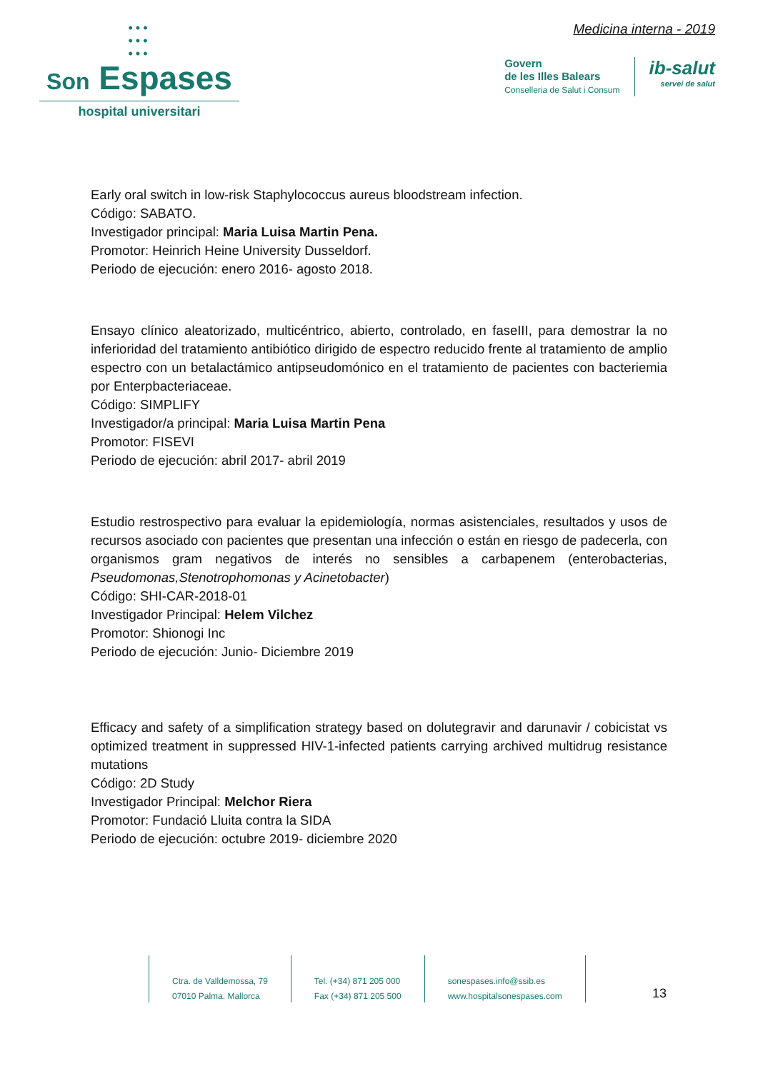•••
•••
•••
Son Espases
hospital universitari
Medicina interna - 2019
Govern
de les Illes Balears
Conselleria de Salut i Consum
ib-salut
servei de salut
Early oral switch in low-risk Staphylococcus aureus bloodstream infection.
Código: SABATO.
Investigador principal: Maria Luisa Martin Pena.
Promotor: Heinrich Heine University Dusseldorf.
Periodo de ejecución: enero 2016- agosto 2018.
Ensayo clínico aleatorizado, multicéntrico, abierto, controlado, en faseIII, para demostrar la no inferioridad del tratamiento antibiótico dirigido de espectro reducido frente al tratamiento de amplio espectro con un betalactámico antipseudomónico en el tratamiento de pacientes con bacteriemia por Enterpbacteriaceae.
Código: SIMPLIFY
Investigador/a principal: Maria Luisa Martin Pena
Promotor: FISEVI
Periodo de ejecución: abril 2017- abril 2019
Estudio restrospectivo para evaluar la epidemiología, normas asistenciales, resultados y usos de recursos asociado con pacientes que presentan una infección o están en riesgo de padecerla, con organismos gram negativos de interés no sensibles a carbapenem (enterobacterias, Pseudomonas,Stenotrophomonas y Acinetobacter)
Código: SHI-CAR-2018-01
Investigador Principal: Helem Vilchez
Promotor: Shionogi Inc
Periodo de ejecución: Junio- Diciembre 2019
Efficacy and safety of a simplification strategy based on dolutegravir and darunavir / cobicistat vs optimized treatment in suppressed HIV-1-infected patients carrying archived multidrug resistance mutations
Código: 2D Study
Investigador Principal: Melchor Riera
Promotor: Fundació Lluita contra la SIDA
Periodo de ejecución: octubre 2019- diciembre 2020
Ctra. de Valldemossa, 79
07010 Palma. Mallorca
Tel. (+34) 871 205 000
Fax (+34) 871 205 500
sonespases.info@ssib.es
www.hospitalsonespases.com
13